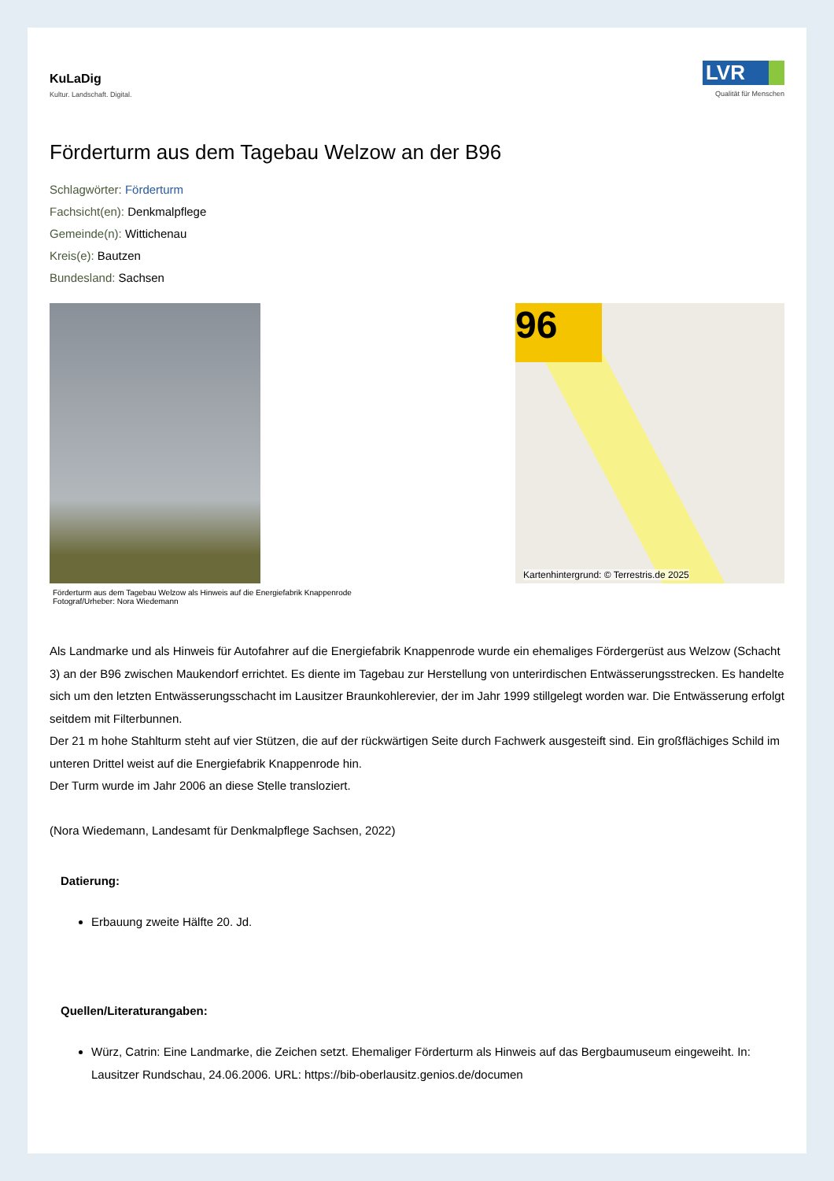KuLaDig
Kultur. Landschaft. Digital.
LVR
Qualität für Menschen
Förderturm aus dem Tagebau Welzow an der B96
Schlagwörter: Förderturm
Fachsicht(en): Denkmalpflege
Gemeinde(n): Wittichenau
Kreis(e): Bautzen
Bundesland: Sachsen
Förderturm aus dem Tagebau Welzow als Hinweis auf die Energiefabrik Knappenrode
Fotograf/Urheber: Nora Wiedemann
96
Kartenhintergrund: © Terrestris.de 2025
Als Landmarke und als Hinweis für Autofahrer auf die Energiefabrik Knappenrode wurde ein ehemaliges Fördergerüst aus Welzow (Schacht 3) an der B96 zwischen Maukendorf errichtet. Es diente im Tagebau zur Herstellung von unterirdischen Entwässerungsstrecken. Es handelte sich um den letzten Entwässerungsschacht im Lausitzer Braunkohlerevier, der im Jahr 1999 stillgelegt worden war. Die Entwässerung erfolgt seitdem mit Filterbunnen.
Der 21 m hohe Stahlturm steht auf vier Stützen, die auf der rückwärtigen Seite durch Fachwerk ausgesteift sind. Ein großflächiges Schild im unteren Drittel weist auf die Energiefabrik Knappenrode hin.
Der Turm wurde im Jahr 2006 an diese Stelle transloziert.
(Nora Wiedemann, Landesamt für Denkmalpflege Sachsen, 2022)
Datierung:
Erbauung zweite Hälfte 20. Jd.
Quellen/Literaturangaben:
Würz, Catrin: Eine Landmarke, die Zeichen setzt. Ehemaliger Förderturm als Hinweis auf das Bergbaumuseum eingeweiht. In: Lausitzer Rundschau, 24.06.2006. URL: https://bib-oberlausitz.genios.de/documen